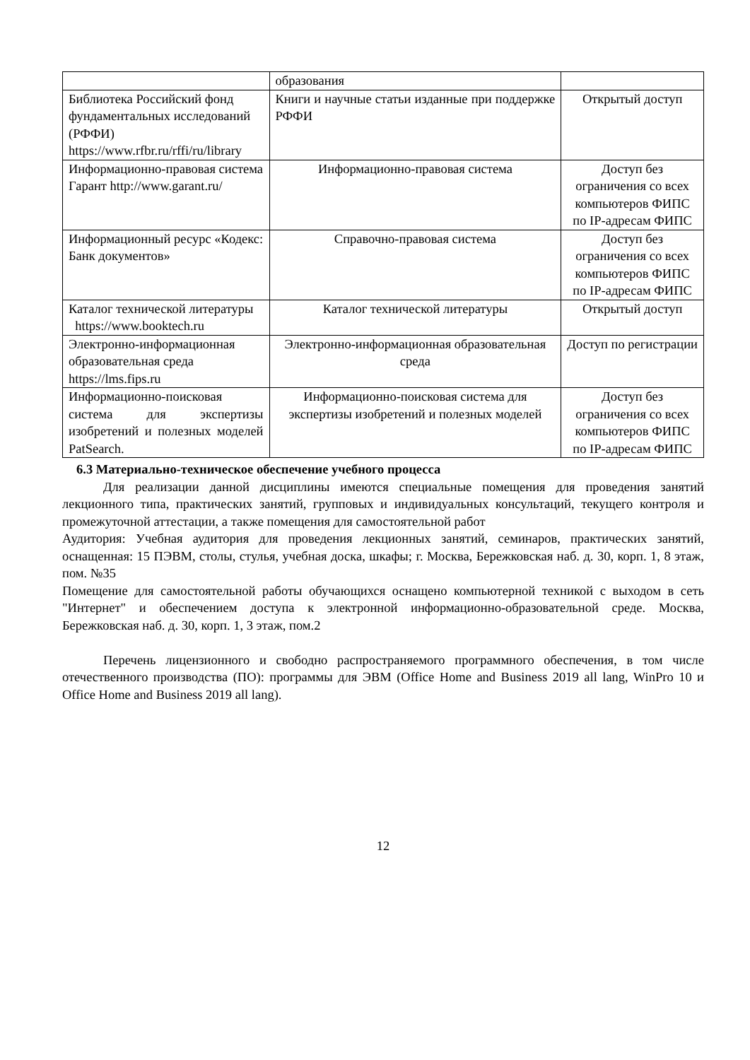| | образования | |
| Библиотека Российский фонд фундаментальных исследований (РФФИ) https://www.rfbr.ru/rffi/ru/library | Книги и научные статьи изданные при поддержке РФФИ | Открытый доступ |
| Информационно-правовая система Гарант http://www.garant.ru/ | Информационно-правовая система | Доступ без ограничения со всех компьютеров ФИПС по IP-адресам ФИПС |
| Информационный ресурс «Кодекс: Банк документов» | Справочно-правовая система | Доступ без ограничения со всех компьютеров ФИПС по IP-адресам ФИПС |
| Каталог технической литературы https://www.booktech.ru | Каталог технической литературы | Открытый доступ |
| Электронно-информационная образовательная среда https://lms.fips.ru | Электронно-информационная образовательная среда | Доступ по регистрации |
| Информационно-поисковая система для экспертизы изобретений и полезных моделей PatSearch. | Информационно-поисковая система для экспертизы изобретений и полезных моделей | Доступ без ограничения со всех компьютеров ФИПС по IP-адресам ФИПС |
6.3 Материально-техническое обеспечение учебного процесса
Для реализации данной дисциплины имеются специальные помещения для проведения занятий лекционного типа, практических занятий, групповых и индивидуальных консультаций, текущего контроля и промежуточной аттестации, а также помещения для самостоятельной работ
Аудитория: Учебная аудитория для проведения лекционных занятий, семинаров, практических занятий, оснащенная: 15 ПЭВМ, столы, стулья, учебная доска, шкафы; г. Москва, Бережковская наб. д. 30, корп. 1, 8 этаж, пом. №35
Помещение для самостоятельной работы обучающихся оснащено компьютерной техникой с выходом в сеть "Интернет" и обеспечением доступа к электронной информационно-образовательной среде. Москва, Бережковская наб. д. 30, корп. 1, 3 этаж, пом.2
Перечень лицензионного и свободно распространяемого программного обеспечения, в том числе отечественного производства (ПО): программы для ЭВМ (Office Home and Business 2019 all lang, WinPro 10 и Office Home and Business 2019 all lang).
12